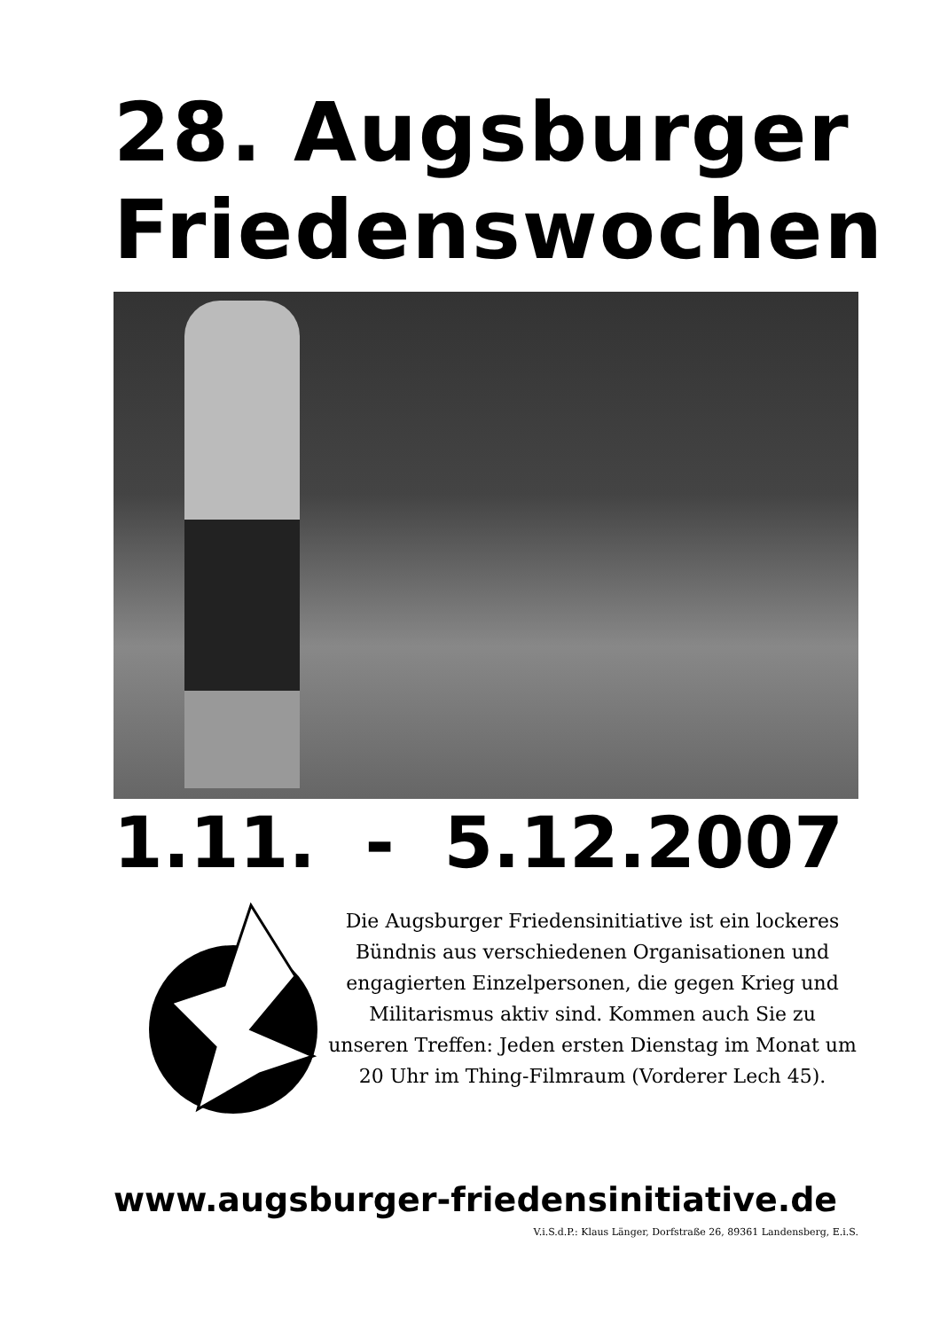28. Augsburger Friedenswochen
1.11. - 5.12.2007
Die Augsburger Friedensinitiative ist ein lockeres Bündnis aus verschiedenen Organisationen und engagierten Einzelpersonen, die gegen Krieg und Militarismus aktiv sind. Kommen auch Sie zu unseren Treffen: Jeden ersten Dienstag im Monat um 20 Uhr im Thing-Filmraum (Vorderer Lech 45).
www.augsburger-friedensinitiative.de
V.i.S.d.P.: Klaus Länger, Dorfstraße 26, 89361 Landensberg, E.i.S.